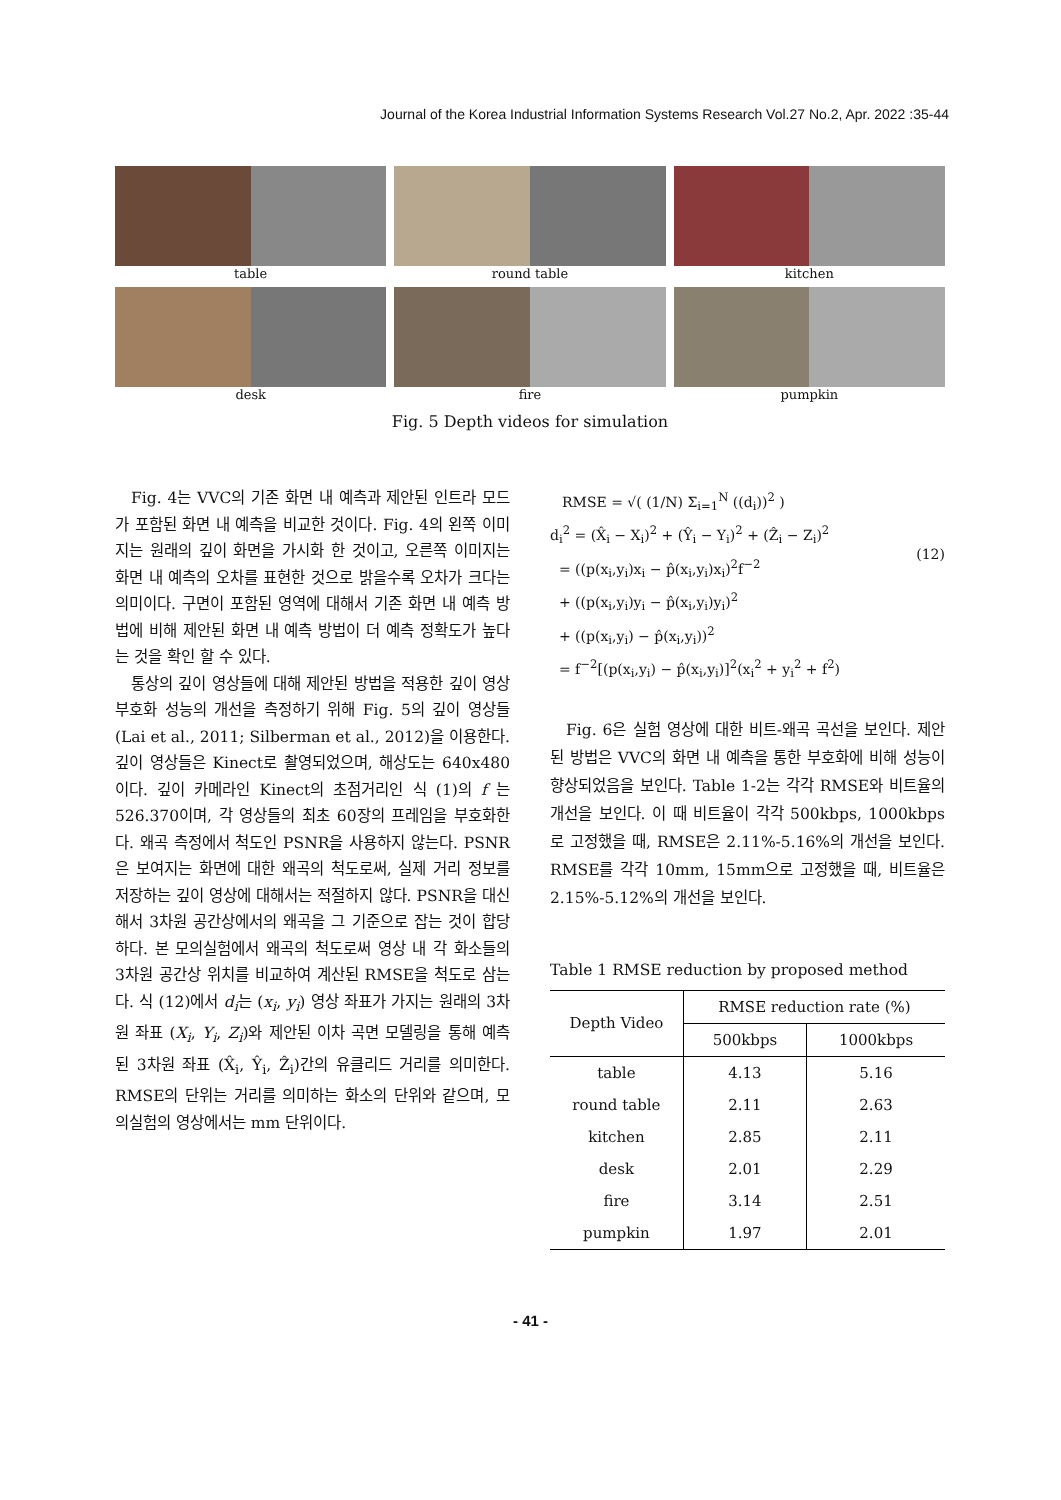Journal of the Korea Industrial Information Systems Research Vol.27 No.2, Apr. 2022 :35-44
table
round table
kitchen
desk
fire
pumpkin
Fig. 5 Depth videos for simulation
Fig. 4는 VVC의 기존 화면 내 예측과 제안된 인트라 모드가 포함된 화면 내 예측을 비교한 것이다. Fig. 4의 왼쪽 이미지는 원래의 깊이 화면을 가시화 한 것이고, 오른쪽 이미지는 화면 내 예측의 오차를 표현한 것으로 밝을수록 오차가 크다는 의미이다. 구면이 포함된 영역에 대해서 기존 화면 내 예측 방법에 비해 제안된 화면 내 예측 방법이 더 예측 정확도가 높다는 것을 확인 할 수 있다.
통상의 깊이 영상들에 대해 제안된 방법을 적용한 깊이 영상 부호화 성능의 개선을 측정하기 위해 Fig. 5의 깊이 영상들(Lai et al., 2011; Silberman et al., 2012)을 이용한다. 깊이 영상들은 Kinect로 촬영되었으며, 해상도는 640x480이다. 깊이 카메라인 Kinect의 초점거리인 식 (1)의 f 는 526.370이며, 각 영상들의 최초 60장의 프레임을 부호화한다. 왜곡 측정에서 척도인 PSNR을 사용하지 않는다. PSNR은 보여지는 화면에 대한 왜곡의 척도로써, 실제 거리 정보를 저장하는 깊이 영상에 대해서는 적절하지 않다. PSNR을 대신해서 3차원 공간상에서의 왜곡을 그 기준으로 잡는 것이 합당하다. 본 모의실험에서 왜곡의 척도로써 영상 내 각 화소들의 3차원 공간상 위치를 비교하여 계산된 RMSE을 척도로 삼는다. 식 (12)에서 d<sub>i</sub>는 (x<sub>i</sub>, y<sub>i</sub>) 영상 좌표가 가지는 원래의 3차원 좌표 (X<sub>i</sub>, Y<sub>i</sub>, Z<sub>i</sub>)와 제안된 이차 곡면 모델링을 통해 예측된 3차원 좌표 (X̂<sub>i</sub>, Ŷ<sub>i</sub>, Ẑ<sub>i</sub>)간의 유클리드 거리를 의미한다. RMSE의 단위는 거리를 의미하는 화소의 단위와 같으며, 모의실험의 영상에서는 mm 단위이다.
RMSE = √( (1/N) Σ<sub>i=1</sub><sup>N</sup> ((d<sub>i</sub>))<sup>2</sup> )
d<sub>i</sub><sup>2</sup> = (X̂<sub>i</sub> − X<sub>i</sub>)<sup>2</sup> + (Ŷ<sub>i</sub> − Y<sub>i</sub>)<sup>2</sup> + (Ẑ<sub>i</sub> − Z<sub>i</sub>)<sup>2</sup>
= ((p(x<sub>i</sub>,y<sub>i</sub>)x<sub>i</sub> − p̂(x<sub>i</sub>,y<sub>i</sub>)x<sub>i</sub>)<sup>2</sup>f<sup>−2</sup>
+ ((p(x<sub>i</sub>,y<sub>i</sub>)y<sub>i</sub> − p̂(x<sub>i</sub>,y<sub>i</sub>)y<sub>i</sub>)<sup>2</sup>
+ ((p(x<sub>i</sub>,y<sub>i</sub>) − p̂(x<sub>i</sub>,y<sub>i</sub>))<sup>2</sup>
= f<sup>−2</sup>[(p(x<sub>i</sub>,y<sub>i</sub>) − p̂(x<sub>i</sub>,y<sub>i</sub>)]<sup>2</sup>(x<sub>i</sub><sup>2</sup> + y<sub>i</sub><sup>2</sup> + f<sup>2</sup>)
(12)
Fig. 6은 실험 영상에 대한 비트-왜곡 곡선을 보인다. 제안된 방법은 VVC의 화면 내 예측을 통한 부호화에 비해 성능이 향상되었음을 보인다. Table 1-2는 각각 RMSE와 비트율의 개선을 보인다. 이 때 비트율이 각각 500kbps, 1000kbps로 고정했을 때, RMSE은 2.11%-5.16%의 개선을 보인다. RMSE를 각각 10mm, 15mm으로 고정했을 때, 비트율은 2.15%-5.12%의 개선을 보인다.
Table 1 RMSE reduction by proposed method
| Depth Video | RMSE reduction rate (%) | |
| --- | --- | --- |
| | 500kbps | 1000kbps |
| table | 4.13 | 5.16 |
| round table | 2.11 | 2.63 |
| kitchen | 2.85 | 2.11 |
| desk | 2.01 | 2.29 |
| fire | 3.14 | 2.51 |
| pumpkin | 1.97 | 2.01 |
- 41 -